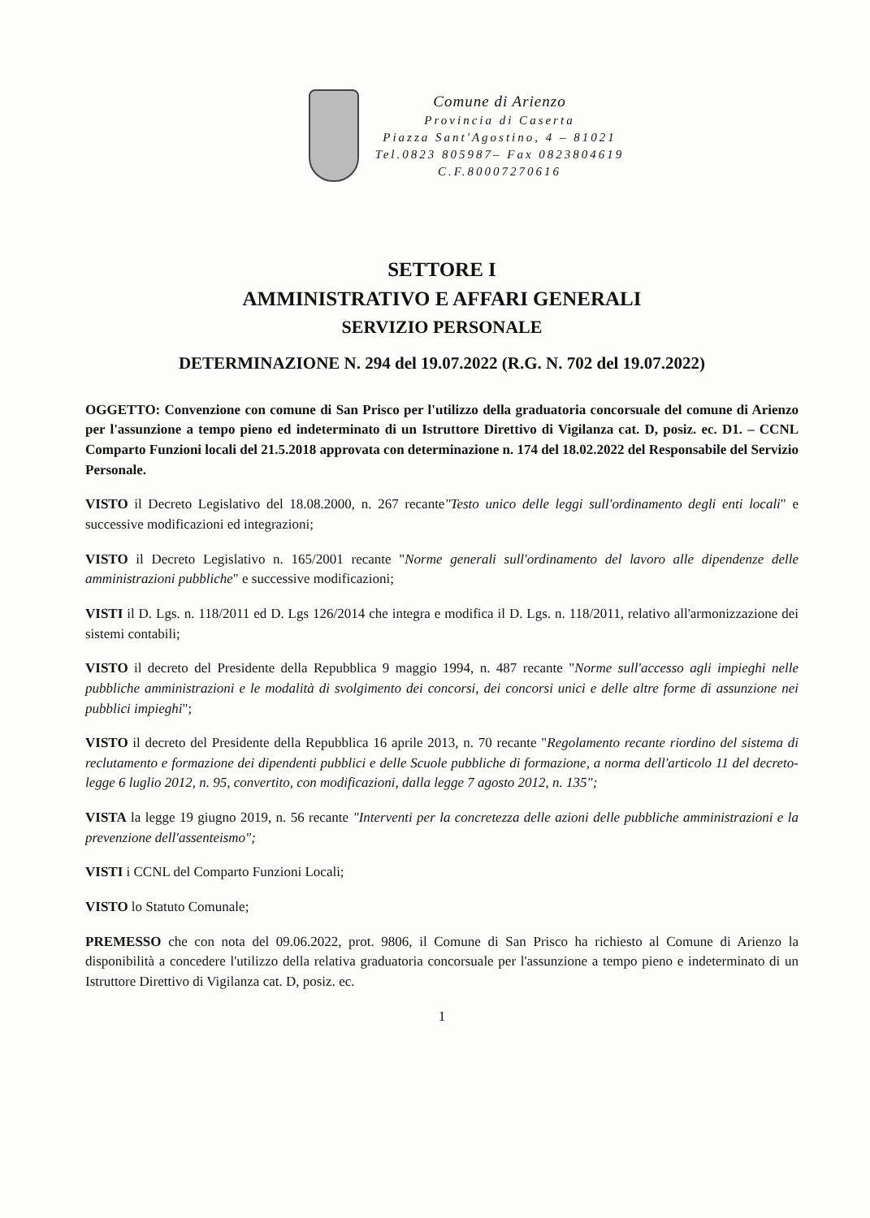Comune di Arienzo
Provincia di Caserta
Piazza Sant'Agostino, 4 – 81021
Tel.0823 805987– Fax 0823804619
C.F.80007270616
SETTORE I
AMMINISTRATIVO E AFFARI GENERALI
SERVIZIO PERSONALE
DETERMINAZIONE N. 294 del 19.07.2022 (R.G. N. 702 del 19.07.2022)
OGGETTO: Convenzione con comune di San Prisco per l'utilizzo della graduatoria concorsuale del comune di Arienzo per l'assunzione a tempo pieno ed indeterminato di un Istruttore Direttivo di Vigilanza cat. D, posiz. ec. D1. – CCNL Comparto Funzioni locali del 21.5.2018 approvata con determinazione n. 174 del 18.02.2022 del Responsabile del Servizio Personale.
VISTO il Decreto Legislativo del 18.08.2000, n. 267 recante"Testo unico delle leggi sull'ordinamento degli enti locali" e successive modificazioni ed integrazioni;
VISTO il Decreto Legislativo n. 165/2001 recante "Norme generali sull'ordinamento del lavoro alle dipendenze delle amministrazioni pubbliche" e successive modificazioni;
VISTI il D. Lgs. n. 118/2011 ed D. Lgs 126/2014 che integra e modifica il D. Lgs. n. 118/2011, relativo all'armonizzazione dei sistemi contabili;
VISTO il decreto del Presidente della Repubblica 9 maggio 1994, n. 487 recante "Norme sull'accesso agli impieghi nelle pubbliche amministrazioni e le modalità di svolgimento dei concorsi, dei concorsi unici e delle altre forme di assunzione nei pubblici impieghi";
VISTO il decreto del Presidente della Repubblica 16 aprile 2013, n. 70 recante "Regolamento recante riordino del sistema di reclutamento e formazione dei dipendenti pubblici e delle Scuole pubbliche di formazione, a norma dell'articolo 11 del decreto-legge 6 luglio 2012, n. 95, convertito, con modificazioni, dalla legge 7 agosto 2012, n. 135";
VISTA la legge 19 giugno 2019, n. 56 recante "Interventi per la concretezza delle azioni delle pubbliche amministrazioni e la prevenzione dell'assenteismo";
VISTI i CCNL del Comparto Funzioni Locali;
VISTO lo Statuto Comunale;
PREMESSO che con nota del 09.06.2022, prot. 9806, il Comune di San Prisco ha richiesto al Comune di Arienzo la disponibilità a concedere l'utilizzo della relativa graduatoria concorsuale per l'assunzione a tempo pieno e indeterminato di un Istruttore Direttivo di Vigilanza cat. D, posiz. ec.
1